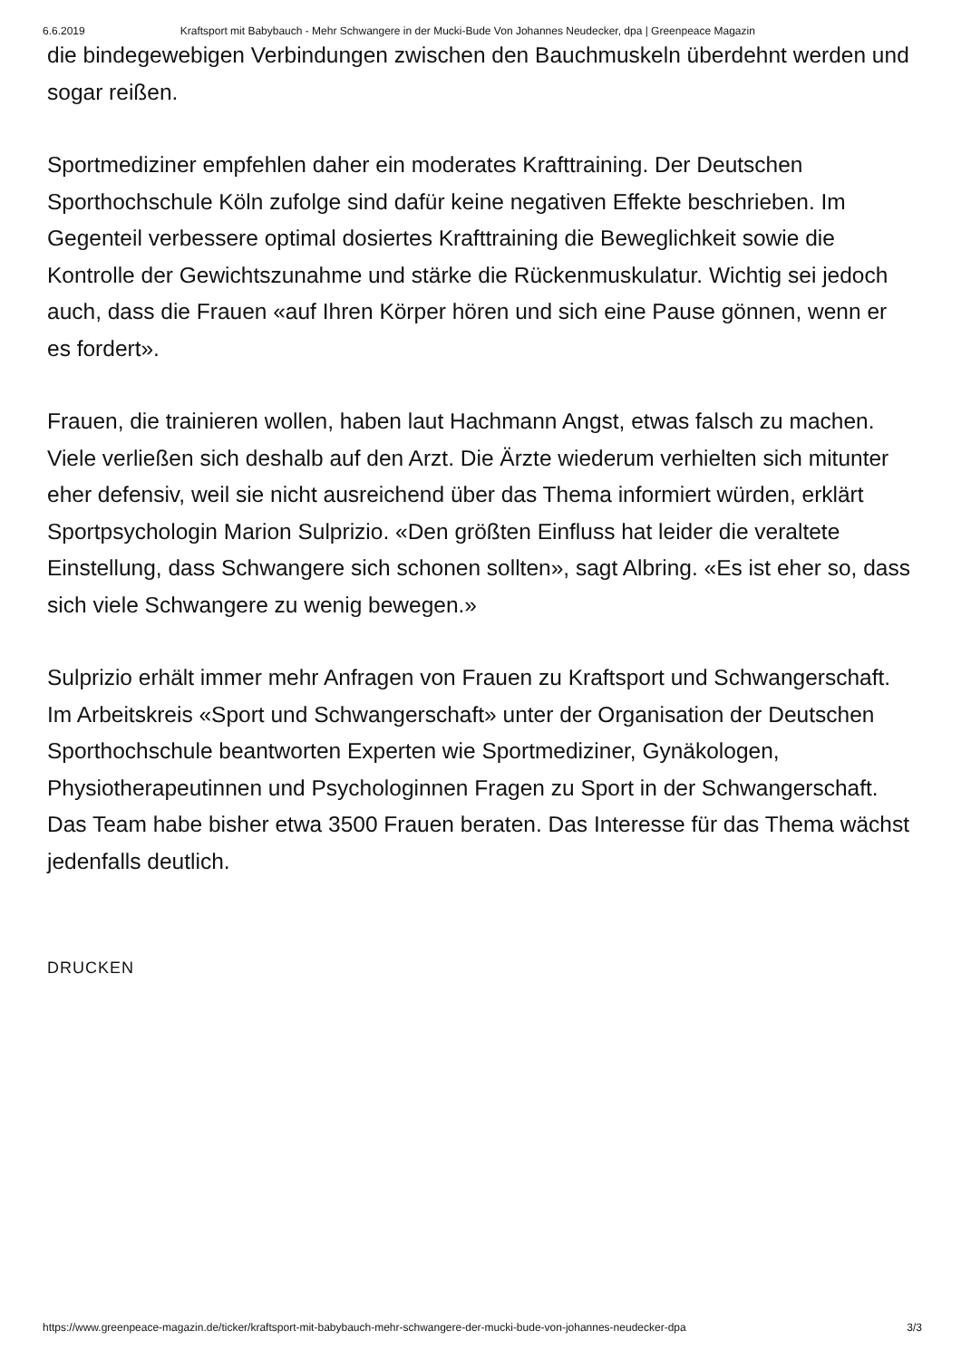6.6.2019 Kraftsport mit Babybauch - Mehr Schwangere in der Mucki-Bude Von Johannes Neudecker, dpa | Greenpeace Magazin
die bindegewebigen Verbindungen zwischen den Bauchmuskeln überdehnt werden und sogar reißen.
Sportmediziner empfehlen daher ein moderates Krafttraining. Der Deutschen Sporthochschule Köln zufolge sind dafür keine negativen Effekte beschrieben. Im Gegenteil verbessere optimal dosiertes Krafttraining die Beweglichkeit sowie die Kontrolle der Gewichtszunahme und stärke die Rückenmuskulatur. Wichtig sei jedoch auch, dass die Frauen «auf Ihren Körper hören und sich eine Pause gönnen, wenn er es fordert».
Frauen, die trainieren wollen, haben laut Hachmann Angst, etwas falsch zu machen. Viele verließen sich deshalb auf den Arzt. Die Ärzte wiederum verhielten sich mitunter eher defensiv, weil sie nicht ausreichend über das Thema informiert würden, erklärt Sportpsychologin Marion Sulprizio. «Den größten Einfluss hat leider die veraltete Einstellung, dass Schwangere sich schonen sollten», sagt Albring. «Es ist eher so, dass sich viele Schwangere zu wenig bewegen.»
Sulprizio erhält immer mehr Anfragen von Frauen zu Kraftsport und Schwangerschaft. Im Arbeitskreis «Sport und Schwangerschaft» unter der Organisation der Deutschen Sporthochschule beantworten Experten wie Sportmediziner, Gynäkologen, Physiotherapeutinnen und Psychologinnen Fragen zu Sport in der Schwangerschaft. Das Team habe bisher etwa 3500 Frauen beraten. Das Interesse für das Thema wächst jedenfalls deutlich.
DRUCKEN
https://www.greenpeace-magazin.de/ticker/kraftsport-mit-babybauch-mehr-schwangere-der-mucki-bude-von-johannes-neudecker-dpa 3/3